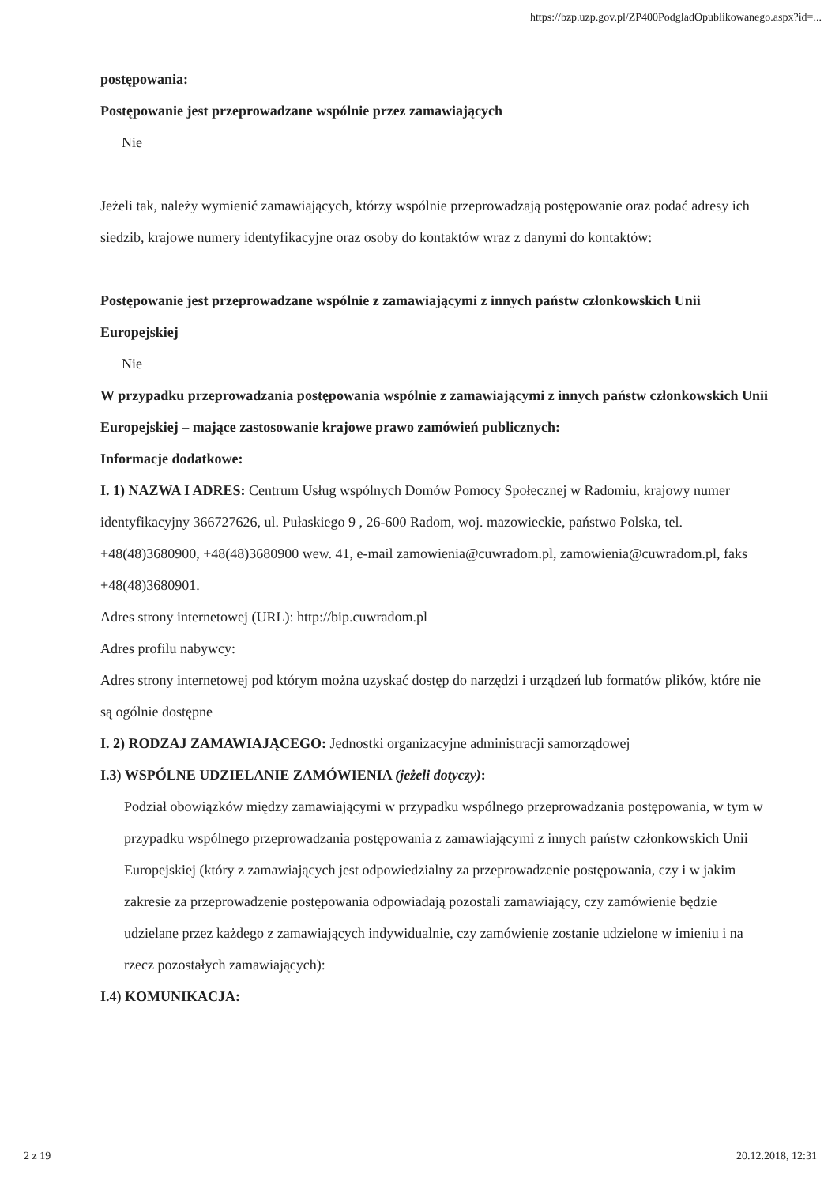https://bzp.uzp.gov.pl/ZP400PodgladOpublikowanego.aspx?id=...
postępowania:
Postępowanie jest przeprowadzane wspólnie przez zamawiających
Nie
Jeżeli tak, należy wymienić zamawiających, którzy wspólnie przeprowadzają postępowanie oraz podać adresy ich siedzib, krajowe numery identyfikacyjne oraz osoby do kontaktów wraz z danymi do kontaktów:
Postępowanie jest przeprowadzane wspólnie z zamawiającymi z innych państw członkowskich Unii Europejskiej
Nie
W przypadku przeprowadzania postępowania wspólnie z zamawiającymi z innych państw członkowskich Unii Europejskiej – mające zastosowanie krajowe prawo zamówień publicznych:
Informacje dodatkowe:
I. 1) NAZWA I ADRES: Centrum Usług wspólnych Domów Pomocy Społecznej w Radomiu, krajowy numer identyfikacyjny 366727626, ul. Pułaskiego 9 , 26-600 Radom, woj. mazowieckie, państwo Polska, tel. +48(48)3680900, +48(48)3680900 wew. 41, e-mail zamowienia@cuwradom.pl, zamowienia@cuwradom.pl, faks +48(48)3680901.
Adres strony internetowej (URL): http://bip.cuwradom.pl
Adres profilu nabywcy:
Adres strony internetowej pod którym można uzyskać dostęp do narzędzi i urządzeń lub formatów plików, które nie są ogólnie dostępne
I. 2) RODZAJ ZAMAWIAJĄCEGO: Jednostki organizacyjne administracji samorządowej
I.3) WSPÓLNE UDZIELANIE ZAMÓWIENIA (jeżeli dotyczy):
Podział obowiązków między zamawiającymi w przypadku wspólnego przeprowadzania postępowania, w tym w przypadku wspólnego przeprowadzania postępowania z zamawiającymi z innych państw członkowskich Unii Europejskiej (który z zamawiających jest odpowiedzialny za przeprowadzenie postępowania, czy i w jakim zakresie za przeprowadzenie postępowania odpowiadają pozostali zamawiający, czy zamówienie będzie udzielane przez każdego z zamawiających indywidualnie, czy zamówienie zostanie udzielone w imieniu i na rzecz pozostałych zamawiających):
I.4) KOMUNIKACJA:
2 z 19 20.12.2018, 12:31